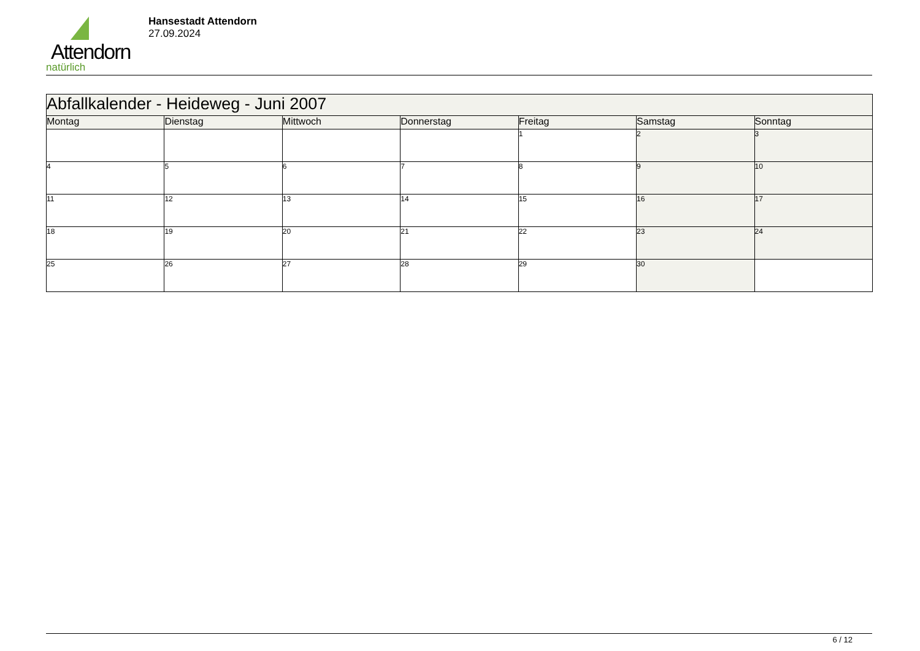Attendorn
natürlich
Hansestadt Attendorn
27.09.2024
| Abfallkalender - Heideweg - Juni 2007 | | | | | | |
| --- | --- | --- | --- | --- | --- | --- |
| Montag | Dienstag | Mittwoch | Donnerstag | Freitag | Samstag | Sonntag |
| | | | | 1 | 2 | 3 |
| 4 | 5 | 6 | 7 | 8 | 9 | 10 |
| 11 | 12 | 13 | 14 | 15 | 16 | 17 |
| 18 | 19 | 20 | 21 | 22 | 23 | 24 |
| 25 | 26 | 27 | 28 | 29 | 30 | |
6 / 12